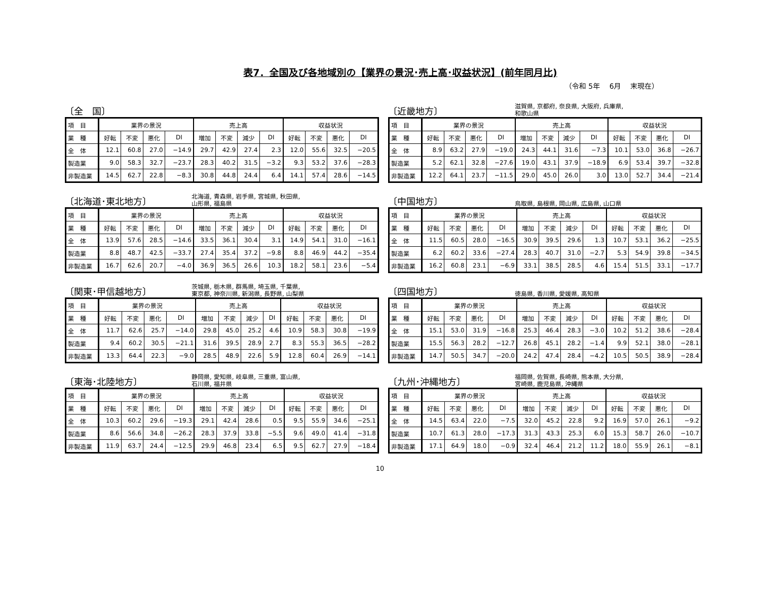表7．全国及び各地域別の【業界の景況･売上高･収益状況】(前年同月比)
（令和 5年　 6月　 末現在）
〔全　国〕
| 項 目 | 業界の景況 | | | | 売上高 | | | | 収益状況 | | | |
| --- | --- | --- | --- | --- | --- | --- | --- | --- | --- | --- | --- | --- |
| 業 種 | 好転 | 不変 | 悪化 | DI | 増加 | 不変 | 減少 | DI | 好転 | 不変 | 悪化 | DI |
| 全 体 | 12.1 | 60.8 | 27.0 | −14.9 | 29.7 | 42.9 | 27.4 | 2.3 | 12.0 | 55.6 | 32.5 | −20.5 |
| 製造業 | 9.0 | 58.3 | 32.7 | −23.7 | 28.3 | 40.2 | 31.5 | −3.2 | 9.3 | 53.2 | 37.6 | −28.3 |
| 非製造業 | 14.5 | 62.7 | 22.8 | −8.3 | 30.8 | 44.8 | 24.4 | 6.4 | 14.1 | 57.4 | 28.6 | −14.5 |
〔近畿地方〕 滋賀県, 京都府, 奈良県, 大阪府, 兵庫県,
和歌山県
| 項 目 | 業界の景況 | | | | 売上高 | | | | 収益状況 | | | |
| --- | --- | --- | --- | --- | --- | --- | --- | --- | --- | --- | --- | --- |
| 業 種 | 好転 | 不変 | 悪化 | DI | 増加 | 不変 | 減少 | DI | 好転 | 不変 | 悪化 | DI |
| 全 体 | 8.9 | 63.2 | 27.9 | −19.0 | 24.3 | 44.1 | 31.6 | −7.3 | 10.1 | 53.0 | 36.8 | −26.7 |
| 製造業 | 5.2 | 62.1 | 32.8 | −27.6 | 19.0 | 43.1 | 37.9 | −18.9 | 6.9 | 53.4 | 39.7 | −32.8 |
| 非製造業 | 12.2 | 64.1 | 23.7 | −11.5 | 29.0 | 45.0 | 26.0 | 3.0 | 13.0 | 52.7 | 34.4 | −21.4 |
〔北海道･東北地方〕 北海道, 青森県, 岩手県, 宮城県, 秋田県,
山形県, 福島県
| 項 目 | 業界の景況 | | | | 売上高 | | | | 収益状況 | | | |
| --- | --- | --- | --- | --- | --- | --- | --- | --- | --- | --- | --- | --- |
| 業 種 | 好転 | 不変 | 悪化 | DI | 増加 | 不変 | 減少 | DI | 好転 | 不変 | 悪化 | DI |
| 全 体 | 13.9 | 57.6 | 28.5 | −14.6 | 33.5 | 36.1 | 30.4 | 3.1 | 14.9 | 54.1 | 31.0 | −16.1 |
| 製造業 | 8.8 | 48.7 | 42.5 | −33.7 | 27.4 | 35.4 | 37.2 | −9.8 | 8.8 | 46.9 | 44.2 | −35.4 |
| 非製造業 | 16.7 | 62.6 | 20.7 | −4.0 | 36.9 | 36.5 | 26.6 | 10.3 | 18.2 | 58.1 | 23.6 | −5.4 |
〔中国地方〕 鳥取県, 島根県, 岡山県, 広島県, 山口県
| 項 目 | 業界の景況 | | | | 売上高 | | | | 収益状況 | | | |
| --- | --- | --- | --- | --- | --- | --- | --- | --- | --- | --- | --- | --- |
| 業 種 | 好転 | 不変 | 悪化 | DI | 増加 | 不変 | 減少 | DI | 好転 | 不変 | 悪化 | DI |
| 全 体 | 11.5 | 60.5 | 28.0 | −16.5 | 30.9 | 39.5 | 29.6 | 1.3 | 10.7 | 53.1 | 36.2 | −25.5 |
| 製造業 | 6.2 | 60.2 | 33.6 | −27.4 | 28.3 | 40.7 | 31.0 | −2.7 | 5.3 | 54.9 | 39.8 | −34.5 |
| 非製造業 | 16.2 | 60.8 | 23.1 | −6.9 | 33.1 | 38.5 | 28.5 | 4.6 | 15.4 | 51.5 | 33.1 | −17.7 |
〔関東･甲信越地方〕 茨城県, 栃木県, 群馬県, 埼玉県, 千葉県,
東京都, 神奈川県, 新潟県, 長野県, 山梨県
| 項 目 | 業界の景況 | | | | 売上高 | | | | 収益状況 | | | |
| --- | --- | --- | --- | --- | --- | --- | --- | --- | --- | --- | --- | --- |
| 業 種 | 好転 | 不変 | 悪化 | DI | 増加 | 不変 | 減少 | DI | 好転 | 不変 | 悪化 | DI |
| 全 体 | 11.7 | 62.6 | 25.7 | −14.0 | 29.8 | 45.0 | 25.2 | 4.6 | 10.9 | 58.3 | 30.8 | −19.9 |
| 製造業 | 9.4 | 60.2 | 30.5 | −21.1 | 31.6 | 39.5 | 28.9 | 2.7 | 8.3 | 55.3 | 36.5 | −28.2 |
| 非製造業 | 13.3 | 64.4 | 22.3 | −9.0 | 28.5 | 48.9 | 22.6 | 5.9 | 12.8 | 60.4 | 26.9 | −14.1 |
〔四国地方〕 徳島県, 香川県, 愛媛県, 高知県
| 項 目 | 業界の景況 | | | | 売上高 | | | | 収益状況 | | | |
| --- | --- | --- | --- | --- | --- | --- | --- | --- | --- | --- | --- | --- |
| 業 種 | 好転 | 不変 | 悪化 | DI | 増加 | 不変 | 減少 | DI | 好転 | 不変 | 悪化 | DI |
| 全 体 | 15.1 | 53.0 | 31.9 | −16.8 | 25.3 | 46.4 | 28.3 | −3.0 | 10.2 | 51.2 | 38.6 | −28.4 |
| 製造業 | 15.5 | 56.3 | 28.2 | −12.7 | 26.8 | 45.1 | 28.2 | −1.4 | 9.9 | 52.1 | 38.0 | −28.1 |
| 非製造業 | 14.7 | 50.5 | 34.7 | −20.0 | 24.2 | 47.4 | 28.4 | −4.2 | 10.5 | 50.5 | 38.9 | −28.4 |
〔東海･北陸地方〕 静岡県, 愛知県, 岐阜県, 三重県, 富山県,
石川県, 福井県
| 項 目 | 業界の景況 | | | | 売上高 | | | | 収益状況 | | | |
| --- | --- | --- | --- | --- | --- | --- | --- | --- | --- | --- | --- | --- |
| 業 種 | 好転 | 不変 | 悪化 | DI | 増加 | 不変 | 減少 | DI | 好転 | 不変 | 悪化 | DI |
| 全 体 | 10.3 | 60.2 | 29.6 | −19.3 | 29.1 | 42.4 | 28.6 | 0.5 | 9.5 | 55.9 | 34.6 | −25.1 |
| 製造業 | 8.6 | 56.6 | 34.8 | −26.2 | 28.3 | 37.9 | 33.8 | −5.5 | 9.6 | 49.0 | 41.4 | −31.8 |
| 非製造業 | 11.9 | 63.7 | 24.4 | −12.5 | 29.9 | 46.8 | 23.4 | 6.5 | 9.5 | 62.7 | 27.9 | −18.4 |
〔九州･沖縄地方〕 福岡県, 佐賀県, 長崎県, 熊本県, 大分県,
宮崎県, 鹿児島県, 沖縄県
| 項 目 | 業界の景況 | | | | 売上高 | | | | 収益状況 | | | |
| --- | --- | --- | --- | --- | --- | --- | --- | --- | --- | --- | --- | --- |
| 業 種 | 好転 | 不変 | 悪化 | DI | 増加 | 不変 | 減少 | DI | 好転 | 不変 | 悪化 | DI |
| 全 体 | 14.5 | 63.4 | 22.0 | −7.5 | 32.0 | 45.2 | 22.8 | 9.2 | 16.9 | 57.0 | 26.1 | −9.2 |
| 製造業 | 10.7 | 61.3 | 28.0 | −17.3 | 31.3 | 43.3 | 25.3 | 6.0 | 15.3 | 58.7 | 26.0 | −10.7 |
| 非製造業 | 17.1 | 64.9 | 18.0 | −0.9 | 32.4 | 46.4 | 21.2 | 11.2 | 18.0 | 55.9 | 26.1 | −8.1 |
10